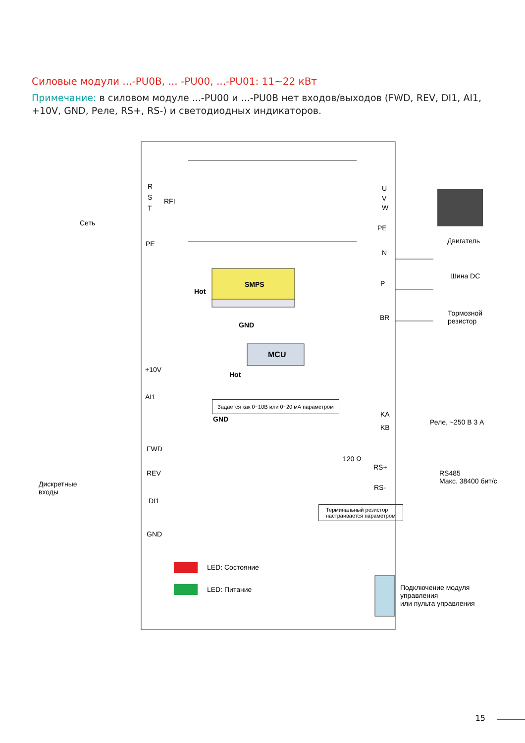Силовые модули ...-PU0B, ... -PU00, ...-PU01: 11~22 кВт
Примечание: в силовом модуле ...-PU00 и ...-PU0B нет входов/выходов (FWD, REV, DI1, AI1, +10V, GND, Реле, RS+, RS-) и светодиодных индикаторов.
R
S
T
RFI
Сеть
PE
U
V
W
PE
Двигатель
N
Шина DC
P
SMPS
Hot
Тормозной
резистор
BR
GND
MCU
+10V
Hot
AI1
Задается как 0~10В или 0~20 мА параметром
KA
Реле, ~250 В 3 А
GND
KB
FWD
120 Ω
RS+
REV
RS485
Макс. 38400 бит/с
Дискретные
входы
RS-
DI1
Терминальный резистор
настраивается параметром
GND
LED: Состояние
LED: Питание
Подключение модуля
управления
или пульта управления
15